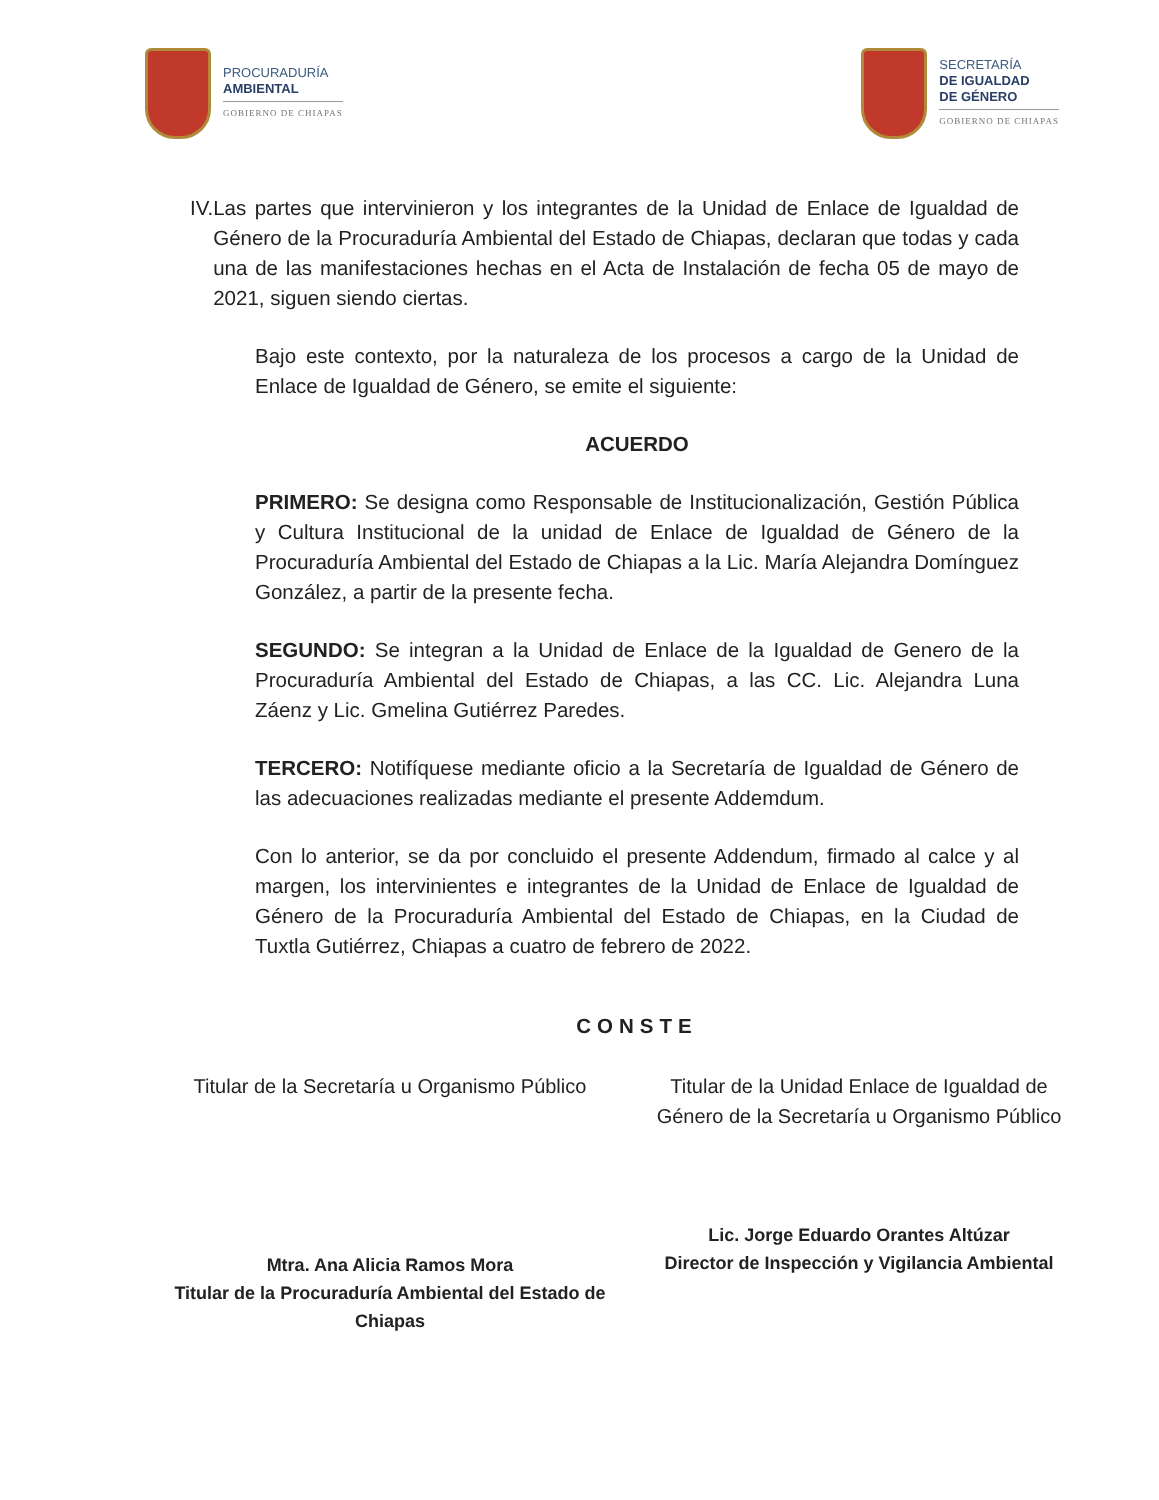PROCURADURÍA
AMBIENTAL
GOBIERNO DE CHIAPAS
SECRETARÍA
DE IGUALDAD
DE GÉNERO
GOBIERNO DE CHIAPAS
IV. Las partes que intervinieron y los integrantes de la Unidad de Enlace de Igualdad de Género de la Procuraduría Ambiental del Estado de Chiapas, declaran que todas y cada una de las manifestaciones hechas en el Acta de Instalación de fecha 05 de mayo de 2021, siguen siendo ciertas.
Bajo este contexto, por la naturaleza de los procesos a cargo de la Unidad de Enlace de Igualdad de Género, se emite el siguiente:
ACUERDO
PRIMERO: Se designa como Responsable de Institucionalización, Gestión Pública y Cultura Institucional de la unidad de Enlace de Igualdad de Género de la Procuraduría Ambiental del Estado de Chiapas a la Lic. María Alejandra Domínguez González, a partir de la presente fecha.
SEGUNDO: Se integran a la Unidad de Enlace de la Igualdad de Genero de la Procuraduría Ambiental del Estado de Chiapas, a las CC. Lic. Alejandra Luna Záenz y Lic. Gmelina Gutiérrez Paredes.
TERCERO: Notifíquese mediante oficio a la Secretaría de Igualdad de Género de las adecuaciones realizadas mediante el presente Addemdum.
Con lo anterior, se da por concluido el presente Addendum, firmado al calce y al margen, los intervinientes e integrantes de la Unidad de Enlace de Igualdad de Género de la Procuraduría Ambiental del Estado de Chiapas, en la Ciudad de Tuxtla Gutiérrez, Chiapas a cuatro de febrero de 2022.
CONSTE
Titular de la Secretaría u Organismo Público
Mtra. Ana Alicia Ramos Mora
Titular de la Procuraduría Ambiental del Estado de Chiapas
Titular de la Unidad Enlace de Igualdad de Género de la Secretaría u Organismo Público
Lic. Jorge Eduardo Orantes Altúzar
Director de Inspección y Vigilancia Ambiental